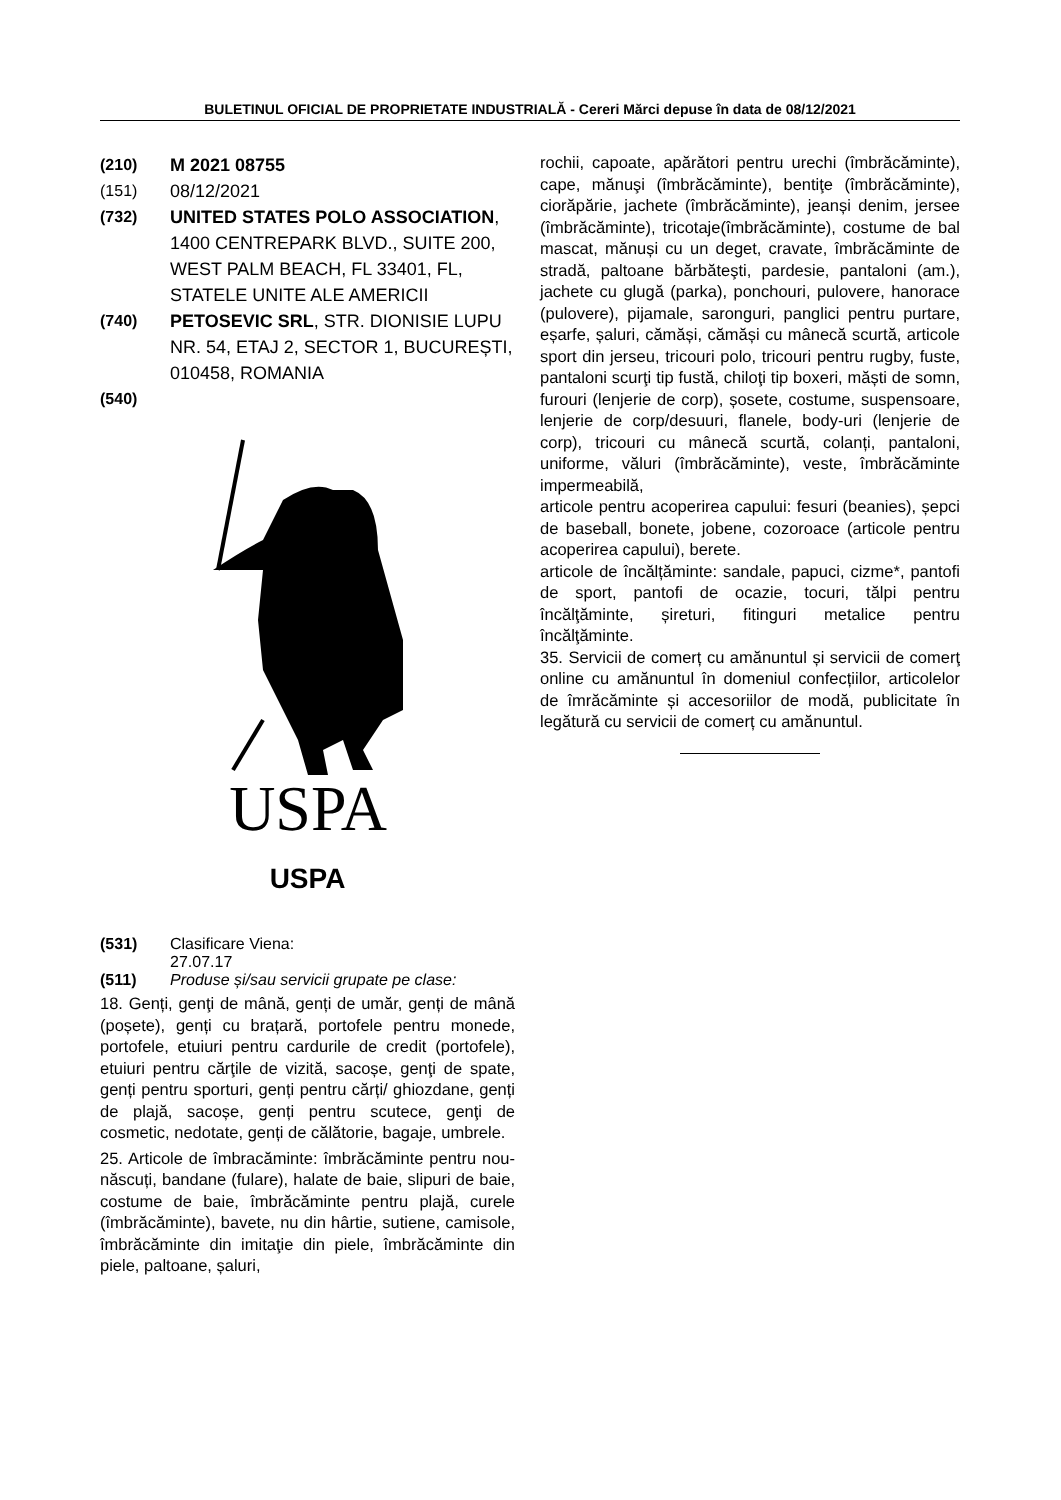BULETINUL OFICIAL DE PROPRIETATE INDUSTRIALĂ - Cereri Mărci depuse în data de 08/12/2021
(210) M 2021 08755
(151) 08/12/2021
(732) UNITED STATES POLO ASSOCIATION, 1400 CENTREPARK BLVD., SUITE 200, WEST PALM BEACH, FL 33401, FL, STATELE UNITE ALE AMERICII
(740) PETOSEVIC SRL, STR. DIONISIE LUPU NR. 54, ETAJ 2, SECTOR 1, BUCUREȘTI, 010458, ROMANIA
(540)
USPA
USPA
(531) Clasificare Viena:
27.07.17
(511) Produse și/sau servicii grupate pe clase:
18. Genți, genţi de mână, genți de umăr, genți de mână (poșete), genți cu brațară, portofele pentru monede, portofele, etuiuri pentru cardurile de credit (portofele), etuiuri pentru cărţile de vizită, sacoșe, genţi de spate, genți pentru sporturi, genți pentru cărți/ ghiozdane, genți de plajă, sacoșe, genți pentru scutece, genţi de cosmetic, nedotate, genți de călătorie, bagaje, umbrele.
25. Articole de îmbracăminte: îmbrăcăminte pentru nou-născuți, bandane (fulare), halate de baie, slipuri de baie, costume de baie, îmbrăcăminte pentru plajă, curele (îmbrăcăminte), bavete, nu din hârtie, sutiene, camisole, îmbrăcăminte din imitaţie din piele, îmbrăcăminte din piele, paltoane, șaluri,
rochii, capoate, apărători pentru urechi (îmbrăcăminte), cape, mănuşi (îmbrăcăminte), bentiţe (îmbrăcăminte), ciorăpărie, jachete (îmbrăcăminte), jeanși denim, jersee (îmbrăcăminte), tricotaje(îmbrăcăminte), costume de bal mascat, mănuși cu un deget, cravate, îmbrăcăminte de stradă, paltoane bărbăteşti, pardesie, pantaloni (am.), jachete cu glugă (parka), ponchouri, pulovere, hanorace (pulovere), pijamale, saronguri, panglici pentru purtare, eșarfe, șaluri, cămăși, cămăși cu mânecă scurtă, articole sport din jerseu, tricouri polo, tricouri pentru rugby, fuste, pantaloni scurţi tip fustă, chiloţi tip boxeri, măști de somn, furouri (lenjerie de corp), șosete, costume, suspensoare, lenjerie de corp/desuuri, flanele, body-uri (lenjerie de corp), tricouri cu mânecă scurtă, colanți, pantaloni, uniforme, văluri (îmbrăcăminte), veste, îmbrăcăminte impermeabilă,
articole pentru acoperirea capului: fesuri (beanies), șepci de baseball, bonete, jobene, cozoroace (articole pentru acoperirea capului), berete.
articole de încălțăminte: sandale, papuci, cizme*, pantofi de sport, pantofi de ocazie, tocuri, tălpi pentru încălţăminte, șireturi, fitinguri metalice pentru încălţăminte.
35. Servicii de comerț cu amănuntul și servicii de comerţ online cu amănuntul în domeniul confecțiilor, articolelor de îmrăcăminte și accesoriilor de modă, publicitate în legătură cu servicii de comerț cu amănuntul.